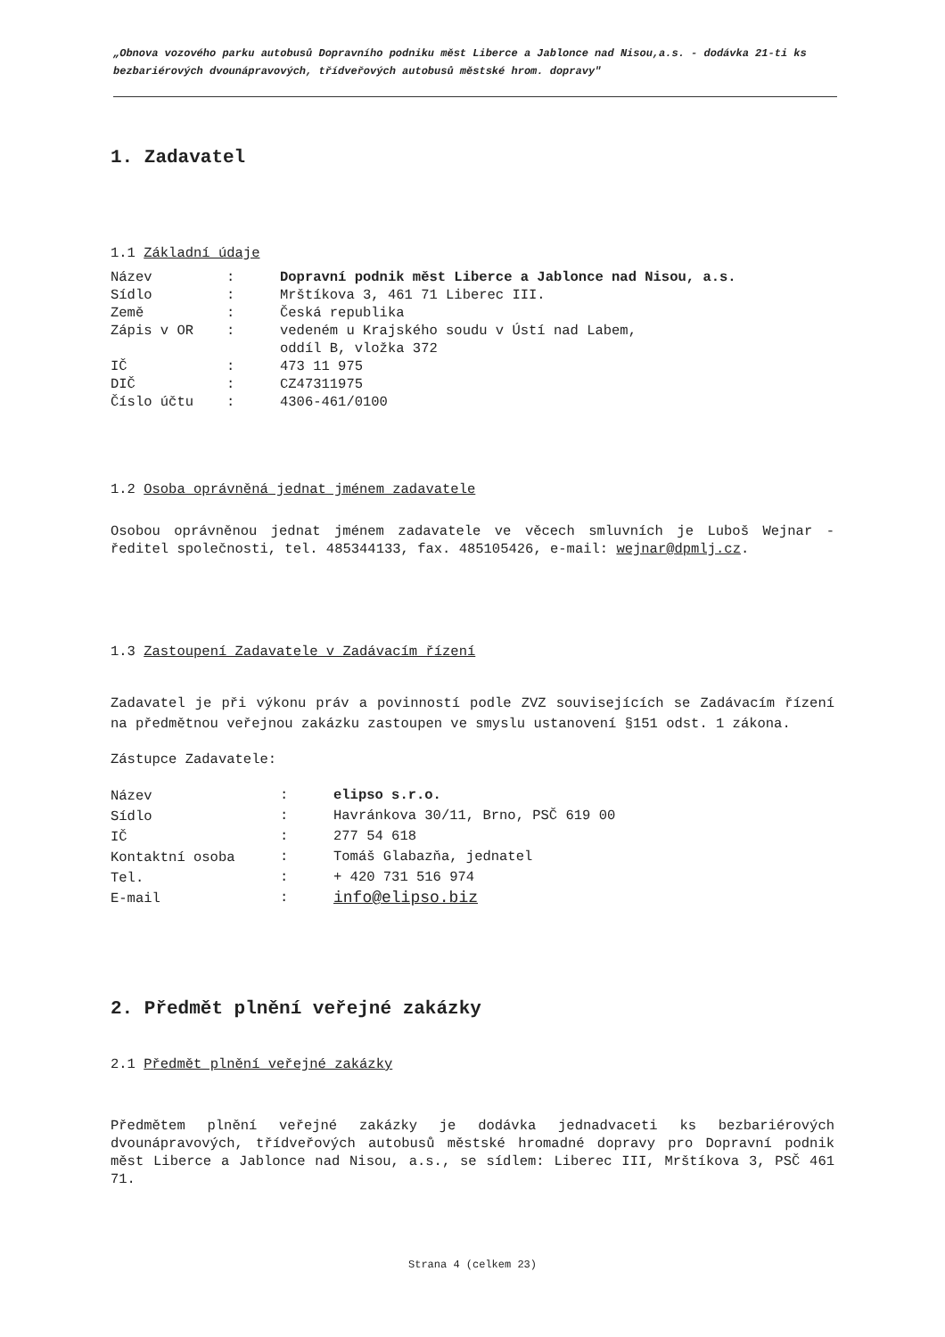„Obnova vozového parku autobusů Dopravního podniku měst Liberce a Jablonce nad Nisou,a.s. - dodávka 21-ti ks bezbariérových dvounápravových, třídveřových autobusů městské hrom. dopravy"
1. Zadavatel
1.1 Základní údaje
| Název | : | Dopravní podnik měst Liberce a Jablonce nad Nisou, a.s. |
| Sídlo | : | Mrštíkova 3, 461 71 Liberec III. |
| Země | : | Česká republika |
| Zápis v OR | : | vedeném u Krajského soudu v Ústí nad Labem, oddíl B, vložka 372 |
| IČ | : | 473 11 975 |
| DIČ | : | CZ47311975 |
| Číslo účtu | : | 4306-461/0100 |
1.2 Osoba oprávněná jednat jménem zadavatele
Osobou oprávněnou jednat jménem zadavatele ve věcech smluvních je Luboš Wejnar - ředitel společnosti, tel. 485344133, fax. 485105426, e-mail: wejnar@dpmlj.cz.
1.3 Zastoupení Zadavatele v Zadávacím řízení
Zadavatel je při výkonu práv a povinností podle ZVZ souvisejících se Zadávacím řízení na předmětnou veřejnou zakázku zastoupen ve smyslu ustanovení §151 odst. 1 zákona.
Zástupce Zadavatele:
| Název | : | elipso s.r.o. |
| Sídlo | : | Havránkova 30/11, Brno, PSČ 619 00 |
| IČ | : | 277 54 618 |
| Kontaktní osoba | : | Tomáš Glabazňa, jednatel |
| Tel. | : | + 420 731 516 974 |
| E-mail | : | info@elipso.biz |
2. Předmět plnění veřejné zakázky
2.1 Předmět plnění veřejné zakázky
Předmětem plnění veřejné zakázky je dodávka jednadvaceti ks bezbariérových dvounápravových, třídveřových autobusů městské hromadné dopravy pro Dopravní podnik měst Liberce a Jablonce nad Nisou, a.s., se sídlem: Liberec III, Mrštíkova 3, PSČ 461 71.
Strana 4 (celkem 23)